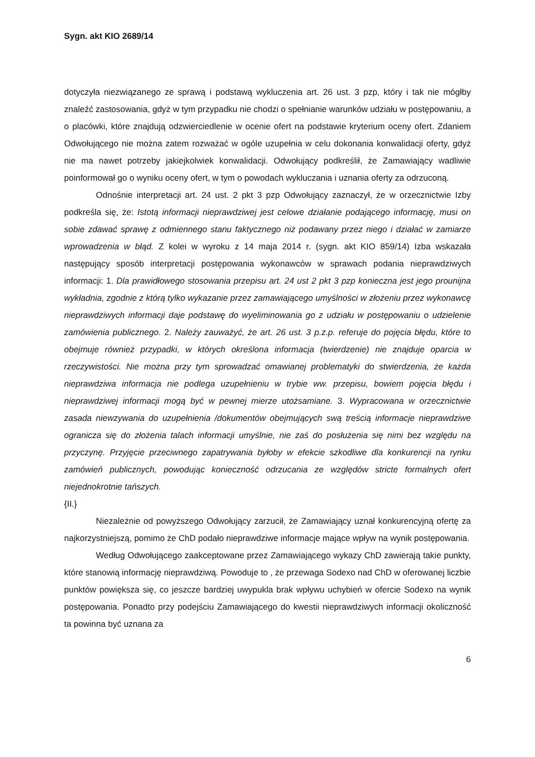Sygn. akt KIO 2689/14
dotyczyła niezwiązanego ze sprawą i podstawą wykluczenia art. 26 ust. 3 pzp, który i tak nie mógłby znaleźć zastosowania, gdyż w tym przypadku nie chodzi o spełnianie warunków udziału w postępowaniu, a o placówki, które znajdują odzwierciedlenie w ocenie ofert na podstawie kryterium oceny ofert. Zdaniem Odwołującego nie można zatem rozważać w ogóle uzupełnia w celu dokonania konwalidacji oferty, gdyż nie ma nawet potrzeby jakiejkolwiek konwalidacji. Odwołujący podkreślił, że Zamawiający wadliwie poinformował go o wyniku oceny ofert, w tym o powodach wykluczania i uznania oferty za odrzuconą.
Odnośnie interpretacji art. 24 ust. 2 pkt 3 pzp Odwołujący zaznaczył, że w orzecznictwie Izby podkreśla się, że: Istotą informacji nieprawdziwej jest celowe działanie podającego informację, musi on sobie zdawać sprawę z odmiennego stanu faktycznego niż podawany przez niego i działać w zamiarze wprowadzenia w błąd. Z kolei w wyroku z 14 maja 2014 r. (sygn. akt KIO 859/14) Izba wskazała następujący sposób interpretacji postępowania wykonawców w sprawach podania nieprawdziwych informacji: 1. Dla prawidłowego stosowania przepisu art. 24 ust 2 pkt 3 pzp konieczna jest jego prounijna wykładnia, zgodnie z którą tylko wykazanie przez zamawiającego umyślności w złożeniu przez wykonawcę nieprawdziwych informacji daje podstawę do wyeliminowania go z udziału w postępowaniu o udzielenie zamówienia publicznego. 2. Należy zauważyć, że art. 26 ust. 3 p.z.p. referuje do pojęcia błędu, które to obejmuje również przypadki, w których określona informacja (twierdzenie) nie znajduje oparcia w rzeczywistości. Nie można przy tym sprowadzać omawianej problematyki do stwierdzenia, że każda nieprawdziwa informacja nie podlega uzupełnieniu w trybie ww. przepisu, bowiem pojęcia błędu i nieprawdziwej informacji mogą być w pewnej mierze utożsamiane. 3. Wypracowana w orzecznictwie zasada niewzywania do uzupełnienia /dokumentów obejmujących swą treścią informacje nieprawdziwe ogranicza się do złożenia talach informacji umyślnie, nie zaś do posłużenia się nimi bez względu na przyczynę. Przyjęcie przeciwnego zapatrywania byłoby w efekcie szkodliwe dla konkurencji na rynku zamówień publicznych, powodując konieczność odrzucania ze względów stricte formalnych ofert niejednokrotnie tańszych.
{II.}
Niezależnie od powyższego Odwołujący zarzucił, że Zamawiający uznał konkurencyjną ofertę za najkorzystniejszą, pomimo że ChD podało nieprawdziwe informacje mające wpływ na wynik postępowania.
Według Odwołującego zaakceptowane przez Zamawiającego wykazy ChD zawierają takie punkty, które stanowią informację nieprawdziwą. Powoduje to , że przewaga Sodexo nad ChD w oferowanej liczbie punktów powiększa się, co jeszcze bardziej uwypukla brak wpływu uchybień w ofercie Sodexo na wynik postępowania. Ponadto przy podejściu Zamawiającego do kwestii nieprawdziwych informacji okoliczność ta powinna być uznana za
6